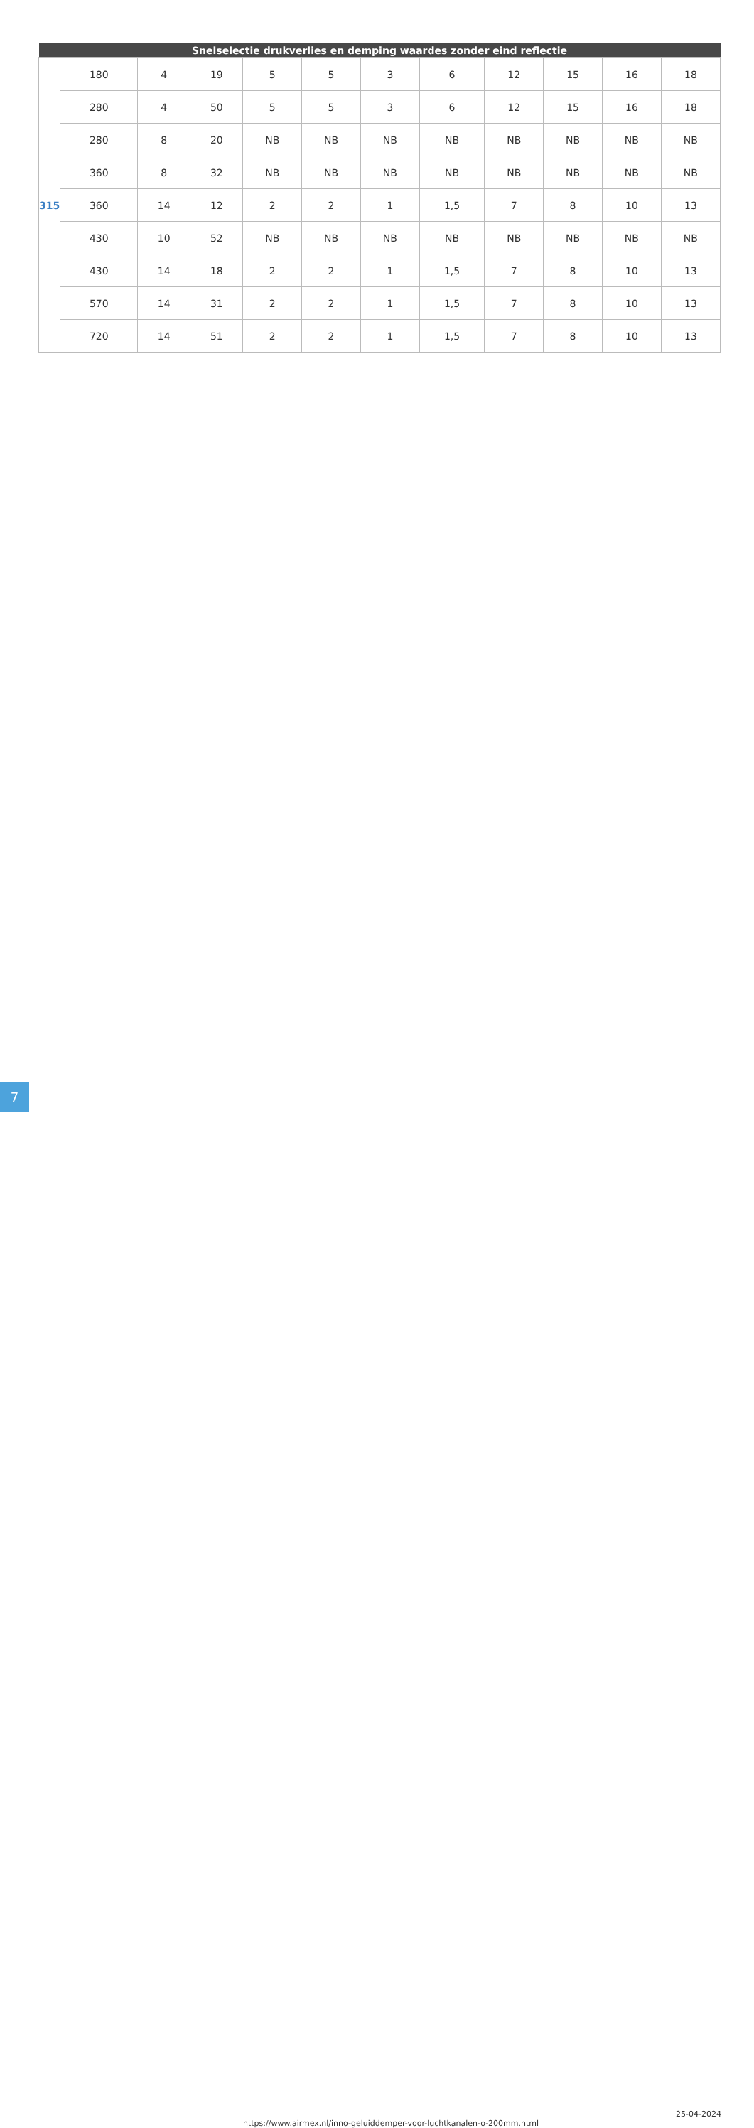| Snelselectie drukverlies en demping waardes zonder eind reflectie | | | | | | | | | | | |
| --- | --- | --- | --- | --- | --- | --- | --- | --- | --- | --- | --- |
| 315 | 180 | 4 | 19 | 5 | 5 | 3 | 6 | 12 | 15 | 16 | 18 |
| | 280 | 4 | 50 | 5 | 5 | 3 | 6 | 12 | 15 | 16 | 18 |
| | 280 | 8 | 20 | NB | NB | NB | NB | NB | NB | NB | NB |
| | 360 | 8 | 32 | NB | NB | NB | NB | NB | NB | NB | NB |
| | 360 | 14 | 12 | 2 | 2 | 1 | 1,5 | 7 | 8 | 10 | 13 |
| | 430 | 10 | 52 | NB | NB | NB | NB | NB | NB | NB | NB |
| | 430 | 14 | 18 | 2 | 2 | 1 | 1,5 | 7 | 8 | 10 | 13 |
| | 570 | 14 | 31 | 2 | 2 | 1 | 1,5 | 7 | 8 | 10 | 13 |
| | 720 | 14 | 51 | 2 | 2 | 1 | 1,5 | 7 | 8 | 10 | 13 |
7
https://www.airmex.nl/inno-geluiddemper-voor-luchtkanalen-o-200mm.html
25-04-2024